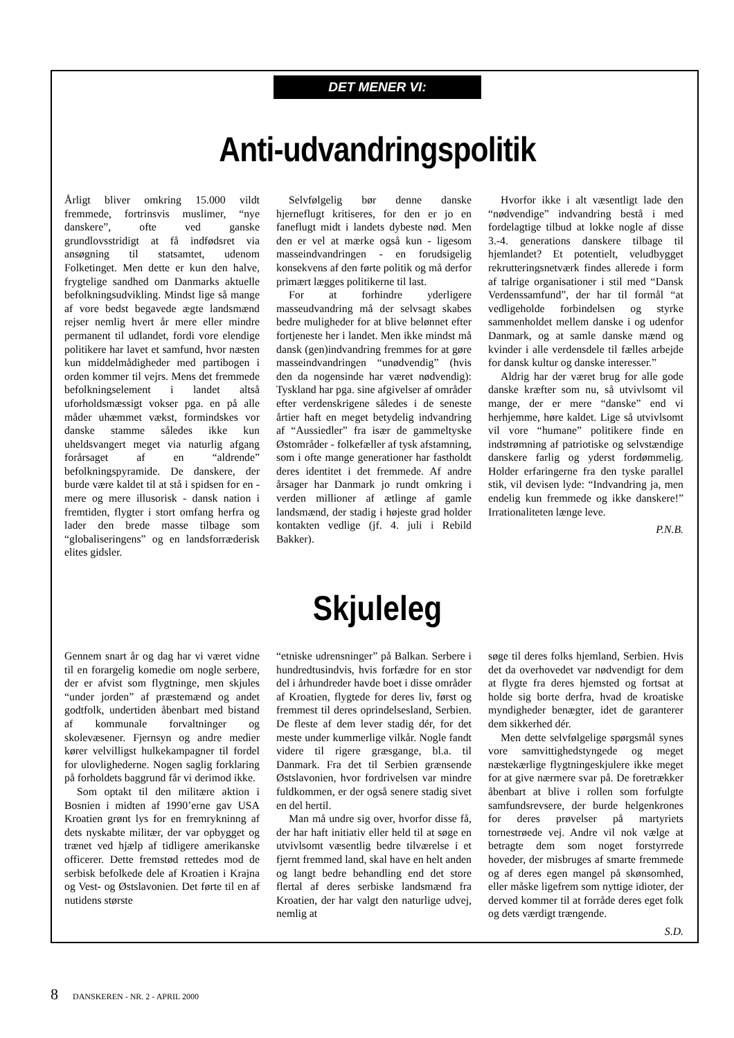DET MENER VI:
Anti-udvandringspolitik
Årligt bliver omkring 15.000 vildt fremmede, fortrinsvis muslimer, “nye danskere”, ofte ved ganske grundlovsstridigt at få indfødsret via ansøgning til statsamtet, udenom Folketinget. Men dette er kun den halve, frygtelige sandhed om Danmarks aktuelle befolkningsudvikling. Mindst lige så mange af vore bedst begavede ægte landsmænd rejser nemlig hvert år mere eller mindre permanent til udlandet, fordi vore elendige politikere har lavet et samfund, hvor næsten kun middelmådigheder med partibogen i orden kommer til vejrs. Mens det fremmede befolkningselement i landet altså uforholdsmæssigt vokser pga. en på alle måder uhæmmet vækst, formindskes vor danske stamme således ikke kun uheldsvangert meget via naturlig afgang forårsaget af en “aldrende” befolkningspyramide. De danskere, der burde være kaldet til at stå i spidsen for en - mere og mere illusorisk - dansk nation i fremtiden, flygter i stort omfang herfra og lader den brede masse tilbage som “globaliseringens” og en landsforræderisk elites gidsler.
Selvfølgelig bør denne danske hjerneflugt kritiseres, for den er jo en faneflugt midt i landets dybeste nød. Men den er vel at mærke også kun - ligesom masseindvandringen - en forudsigelig konsekvens af den førte politik og må derfor primært lægges politikerne til last.
For at forhindre yderligere masseudvandring må der selvsagt skabes bedre muligheder for at blive belønnet efter fortjeneste her i landet. Men ikke mindst må dansk (gen)indvandring fremmes for at gøre masseindvandringen “unødvendig” (hvis den da nogensinde har været nødvendig): Tyskland har pga. sine afgivelser af områder efter verdenskrigene således i de seneste årtier haft en meget betydelig indvandring af “Aussiedler” fra især de gammeltyske Østområder - folkefæller af tysk afstamning, som i ofte mange generationer har fastholdt deres identitet i det fremmede. Af andre årsager har Danmark jo rundt omkring i verden millioner af ætlinge af gamle landsmænd, der stadig i højeste grad holder kontakten vedlige (jf. 4. juli i Rebild Bakker).
Hvorfor ikke i alt væsentligt lade den “nødvendige” indvandring bestå i med fordelagtige tilbud at lokke nogle af disse 3.-4. generations danskere tilbage til hjemlandet? Et potentielt, veludbygget rekrutteringsnetværk findes allerede i form af talrige organisationer i stil med “Dansk Verdenssamfund”, der har til formål “at vedligeholde forbindelsen og styrke sammenholdet mellem danske i og udenfor Danmark, og at samle danske mænd og kvinder i alle verdensdele til fælles arbejde for dansk kultur og danske interesser.”
Aldrig har der været brug for alle gode danske kræfter som nu, så utvivlsomt vil mange, der er mere “danske” end vi herhjemme, høre kaldet. Lige så utvivlsomt vil vore “humane” politikere finde en indstrømning af patriotiske og selvstændige danskere farlig og yderst fordømmelig. Holder erfaringerne fra den tyske parallel stik, vil devisen lyde: “Indvandring ja, men endelig kun fremmede og ikke danskere!” Irrationaliteten længe leve.
P.N.B.
Skjuleleg
Gennem snart år og dag har vi været vidne til en forargelig komedie om nogle serbere, der er afvist som flygtninge, men skjules “under jorden” af præstemænd og andet godtfolk, undertiden åbenbart med bistand af kommunale forvaltninger og skolevæsener. Fjernsyn og andre medier kører velvilligst hulkekampagner til fordel for ulovlighederne. Nogen saglig forklaring på forholdets baggrund får vi derimod ikke.
Som optakt til den militære aktion i Bosnien i midten af 1990’erne gav USA Kroatien grønt lys for en fremrykninng af dets nyskabte militær, der var opbygget og trænet ved hjælp af tidligere amerikanske officerer. Dette fremstød rettedes mod de serbisk befolkede dele af Kroatien i Krajna og Vest- og Østslavonien. Det førte til en af nutidens største
“etniske udrensninger” på Balkan. Serbere i hundredtusindvis, hvis forfædre for en stor del i århundreder havde boet i disse områder af Kroatien, flygtede for deres liv, først og fremmest til deres oprindelsesland, Serbien. De fleste af dem lever stadig dér, for det meste under kummerlige vilkår. Nogle fandt videre til rigere græsgange, bl.a. til Danmark. Fra det til Serbien grænsende Østslavonien, hvor fordrivelsen var mindre fuldkommen, er der også senere stadig sivet en del hertil.
Man må undre sig over, hvorfor disse få, der har haft initiativ eller held til at søge en utvivlsomt væsentlig bedre tilværelse i et fjernt fremmed land, skal have en helt anden og langt bedre behandling end det store flertal af deres serbiske landsmænd fra Kroatien, der har valgt den naturlige udvej, nemlig at
søge til deres folks hjemland, Serbien. Hvis det da overhovedet var nødvendigt for dem at flygte fra deres hjemsted og fortsat at holde sig borte derfra, hvad de kroatiske myndigheder benægter, idet de garanterer dem sikkerhed dér.
Men dette selvfølgelige spørgsmål synes vore samvittighedstyngede og meget næstekærlige flygtningeskjulere ikke meget for at give nærmere svar på. De foretrækker åbenbart at blive i rollen som forfulgte samfundsrevsere, der burde helgenkrones for deres prøvelser på martyriets tornestrøede vej. Andre vil nok vælge at betragte dem som noget forstyrrede hoveder, der misbruges af smarte fremmede og af deres egen mangel på skønsomhed, eller måske ligefrem som nyttige idioter, der derved kommer til at forråde deres eget folk og dets værdigt trængende.
S.D.
8 DANSKEREN - NR. 2 - APRIL 2000